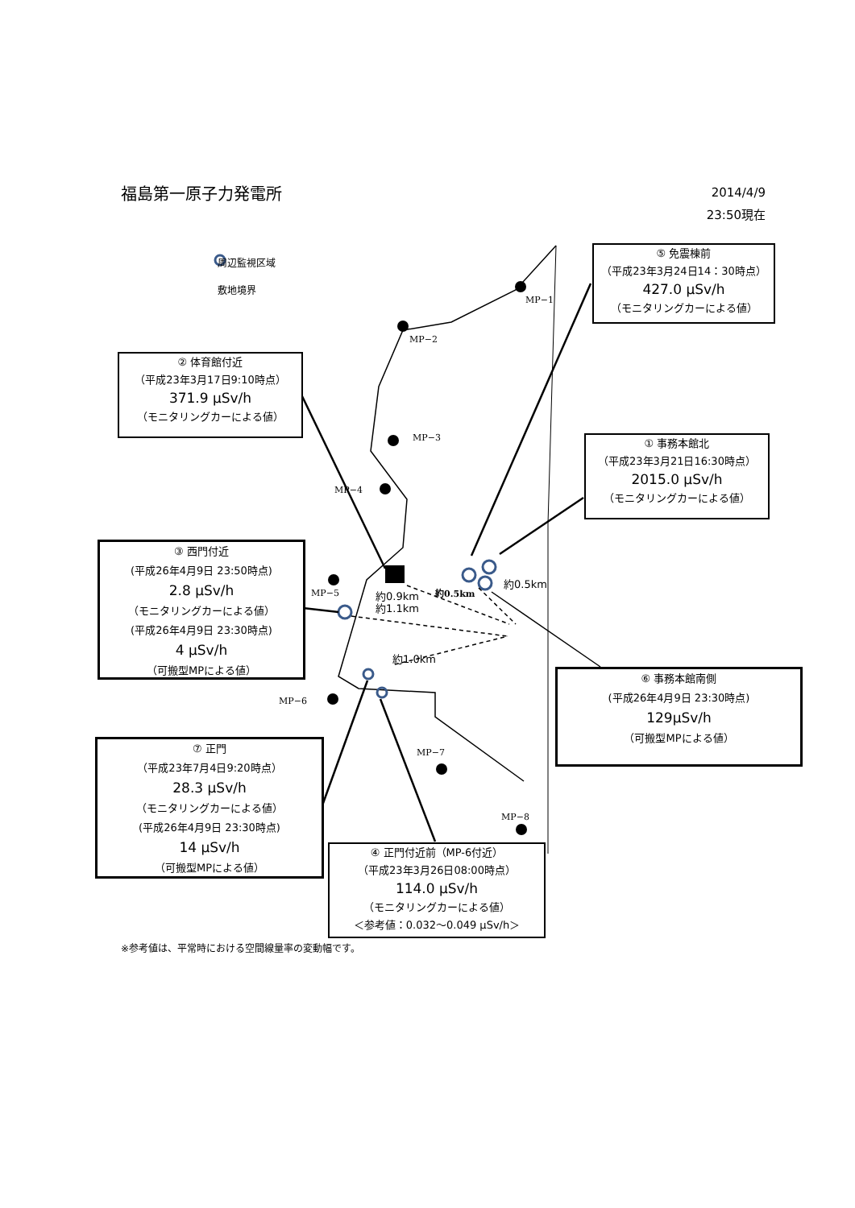福島第一原子力発電所
2014/4/9
23:50現在
周辺監視区域
敷地境界
MP−1
MP−2
MP−3
MP−4
MP−5
MP−6
MP−7
MP−8
約0.5km
約0.5km
約0.9km
約1.1km
約1.0km
⑤ 免震棟前
（平成23年3月24日14：30時点）
427.0 μSv/h
（モニタリングカーによる値）
② 体育館付近
（平成23年3月17日9:10時点）
371.9 μSv/h
（モニタリングカーによる値）
① 事務本館北
（平成23年3月21日16:30時点）
2015.0 μSv/h
（モニタリングカーによる値）
③ 西門付近
(平成26年4月9日 23:50時点)
2.8 μSv/h
（モニタリングカーによる値）
(平成26年4月9日 23:30時点)
4 μSv/h
（可搬型MPによる値）
⑥ 事務本館南側
(平成26年4月9日 23:30時点)
129μSv/h
（可搬型MPによる値）
⑦ 正門
（平成23年7月4日9:20時点）
28.3 μSv/h
（モニタリングカーによる値）
(平成26年4月9日 23:30時点)
14 μSv/h
（可搬型MPによる値）
④ 正門付近前（MP-6付近）
（平成23年3月26日08:00時点）
114.0 μSv/h
（モニタリングカーによる値）
＜参考値：0.032～0.049 μSv/h＞
※参考値は、平常時における空間線量率の変動幅です。